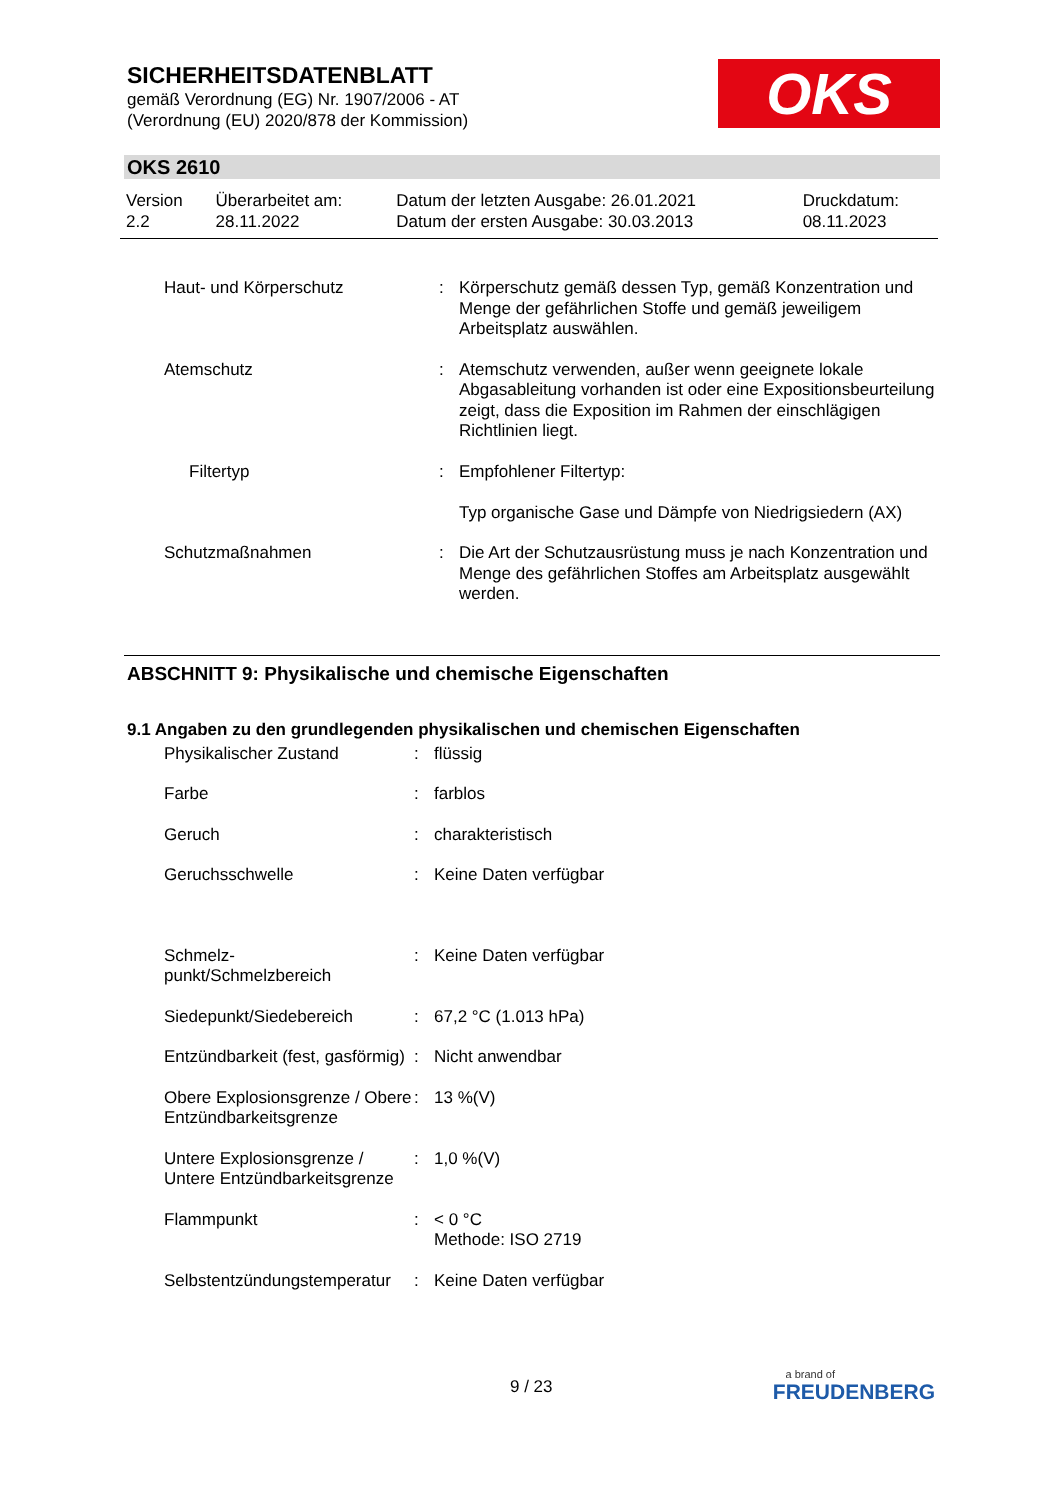SICHERHEITSDATENBLATT
gemäß Verordnung (EG) Nr. 1907/2006 - AT
(Verordnung (EU) 2020/878 der Kommission)
OKS
OKS 2610
| Version 2.2 | Überarbeitet am: 28.11.2022 | Datum der letzten Ausgabe: 26.01.2021 Datum der ersten Ausgabe: 30.03.2013 | Druckdatum: 08.11.2023 |
| Haut- und Körperschutz | : | Körperschutz gemäß dessen Typ, gemäß Konzentration und Menge der gefährlichen Stoffe und gemäß jeweiligem Arbeitsplatz auswählen. |
| Atemschutz | : | Atemschutz verwenden, außer wenn geeignete lokale Abgasableitung vorhanden ist oder eine Expositionsbeurteilung zeigt, dass die Exposition im Rahmen der einschlägigen Richtlinien liegt. |
| Filtertyp | : | Empfohlener Filtertyp: Typ organische Gase und Dämpfe von Niedrigsiedern (AX) |
| Schutzmaßnahmen | : | Die Art der Schutzausrüstung muss je nach Konzentration und Menge des gefährlichen Stoffes am Arbeitsplatz ausgewählt werden. |
ABSCHNITT 9: Physikalische und chemische Eigenschaften
9.1 Angaben zu den grundlegenden physikalischen und chemischen Eigenschaften
| Physikalischer Zustand | : | flüssig |
| Farbe | : | farblos |
| Geruch | : | charakteristisch |
| Geruchsschwelle | : | Keine Daten verfügbar |
| Schmelz- punkt/Schmelzbereich | : | Keine Daten verfügbar |
| Siedepunkt/Siedebereich | : | 67,2 °C (1.013 hPa) |
| Entzündbarkeit (fest, gasförmig) | : | Nicht anwendbar |
| Obere Explosionsgrenze / Obere Entzündbarkeitsgrenze | : | 13 %(V) |
| Untere Explosionsgrenze / Untere Entzündbarkeitsgrenze | : | 1,0 %(V) |
| Flammpunkt | : | < 0 °C Methode: ISO 2719 |
| Selbstentzündungstemperatur | : | Keine Daten verfügbar |
9 / 23
a brand of
FREUDENBERG